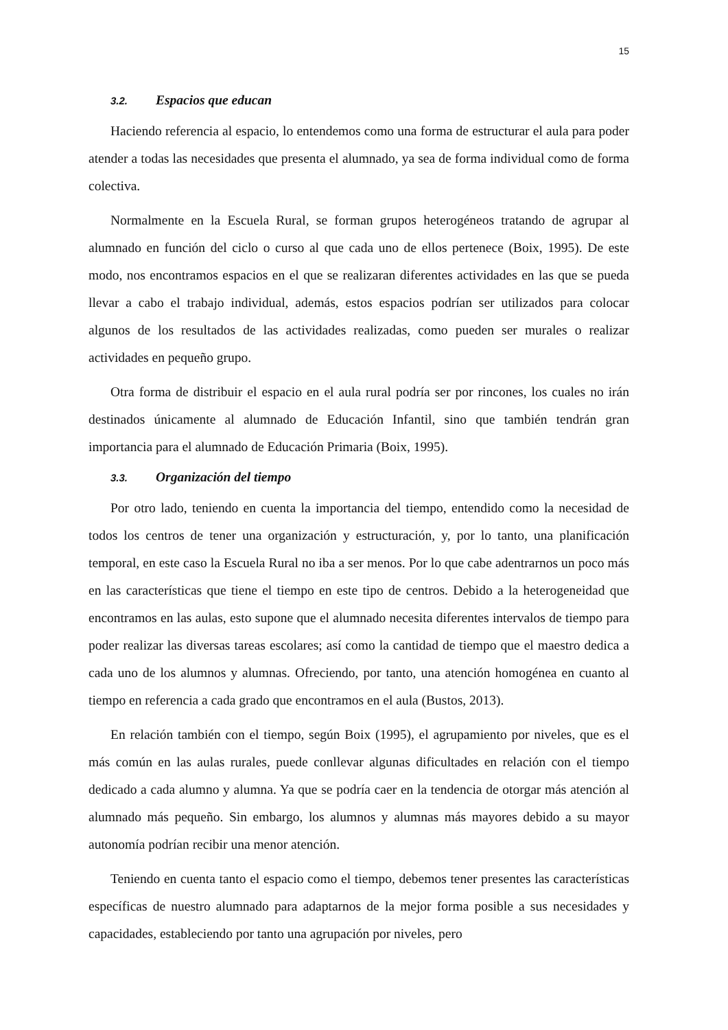15
3.2. Espacios que educan
Haciendo referencia al espacio, lo entendemos como una forma de estructurar el aula para poder atender a todas las necesidades que presenta el alumnado, ya sea de forma individual como de forma colectiva.
Normalmente en la Escuela Rural, se forman grupos heterogéneos tratando de agrupar al alumnado en función del ciclo o curso al que cada uno de ellos pertenece (Boix, 1995). De este modo, nos encontramos espacios en el que se realizaran diferentes actividades en las que se pueda llevar a cabo el trabajo individual, además, estos espacios podrían ser utilizados para colocar algunos de los resultados de las actividades realizadas, como pueden ser murales o realizar actividades en pequeño grupo.
Otra forma de distribuir el espacio en el aula rural podría ser por rincones, los cuales no irán destinados únicamente al alumnado de Educación Infantil, sino que también tendrán gran importancia para el alumnado de Educación Primaria (Boix, 1995).
3.3. Organización del tiempo
Por otro lado, teniendo en cuenta la importancia del tiempo, entendido como la necesidad de todos los centros de tener una organización y estructuración, y, por lo tanto, una planificación temporal, en este caso la Escuela Rural no iba a ser menos. Por lo que cabe adentrarnos un poco más en las características que tiene el tiempo en este tipo de centros. Debido a la heterogeneidad que encontramos en las aulas, esto supone que el alumnado necesita diferentes intervalos de tiempo para poder realizar las diversas tareas escolares; así como la cantidad de tiempo que el maestro dedica a cada uno de los alumnos y alumnas. Ofreciendo, por tanto, una atención homogénea en cuanto al tiempo en referencia a cada grado que encontramos en el aula (Bustos, 2013).
En relación también con el tiempo, según Boix (1995), el agrupamiento por niveles, que es el más común en las aulas rurales, puede conllevar algunas dificultades en relación con el tiempo dedicado a cada alumno y alumna. Ya que se podría caer en la tendencia de otorgar más atención al alumnado más pequeño. Sin embargo, los alumnos y alumnas más mayores debido a su mayor autonomía podrían recibir una menor atención.
Teniendo en cuenta tanto el espacio como el tiempo, debemos tener presentes las características específicas de nuestro alumnado para adaptarnos de la mejor forma posible a sus necesidades y capacidades, estableciendo por tanto una agrupación por niveles, pero